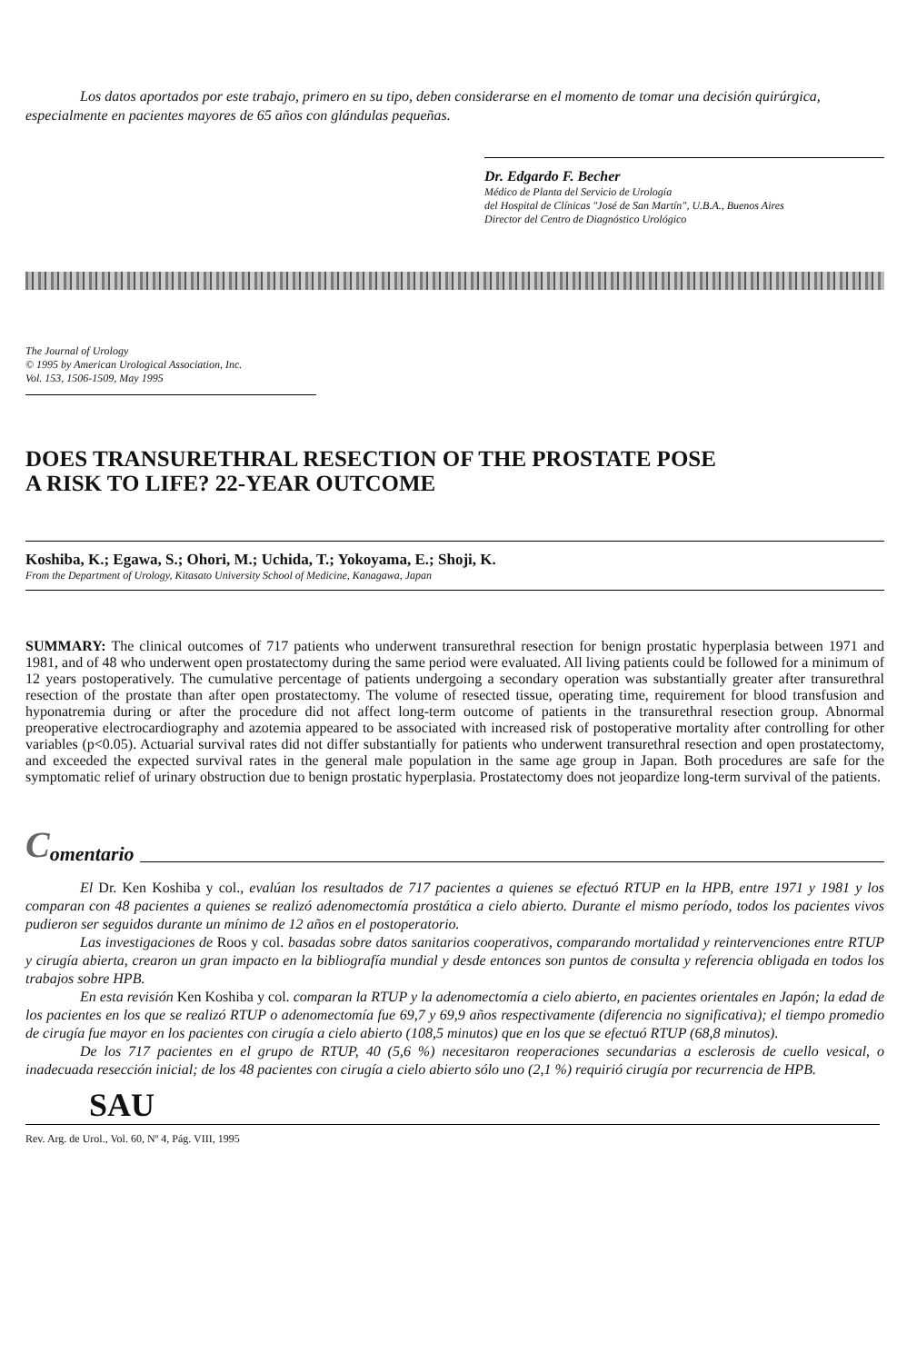Los datos aportados por este trabajo, primero en su tipo, deben considerarse en el momento de tomar una decisión quirúrgica, especialmente en pacientes mayores de 65 años con glándulas pequeñas.
Dr. Edgardo F. Becher
Médico de Planta del Servicio de Urología
del Hospital de Clínicas "José de San Martín", U.B.A., Buenos Aires
Director del Centro de Diagnóstico Urológico
The Journal of Urology
© 1995 by American Urological Association, Inc.
Vol. 153, 1506-1509, May 1995
DOES TRANSURETHRAL RESECTION OF THE PROSTATE POSE
A RISK TO LIFE? 22-YEAR OUTCOME
Koshiba, K.; Egawa, S.; Ohori, M.; Uchida, T.; Yokoyama, E.; Shoji, K.
From the Department of Urology, Kitasato University School of Medicine, Kanagawa, Japan
SUMMARY: The clinical outcomes of 717 patients who underwent transurethral resection for benign prostatic hyperplasia between 1971 and 1981, and of 48 who underwent open prostatectomy during the same period were evaluated. All living patients could be followed for a minimum of 12 years postoperatively. The cumulative percentage of patients undergoing a secondary operation was substantially greater after transurethral resection of the prostate than after open prostatectomy. The volume of resected tissue, operating time, requirement for blood transfusion and hyponatremia during or after the procedure did not affect long-term outcome of patients in the transurethral resection group. Abnormal preoperative electrocardiography and azotemia appeared to be associated with increased risk of postoperative mortality after controlling for other variables (p<0.05). Actuarial survival rates did not differ substantially for patients who underwent transurethral resection and open prostatectomy, and exceeded the expected survival rates in the general male population in the same age group in Japan. Both procedures are safe for the symptomatic relief of urinary obstruction due to benign prostatic hyperplasia. Prostatectomy does not jeopardize long-term survival of the patients.
Comentario
El Dr. Ken Koshiba y col., evalúan los resultados de 717 pacientes a quienes se efectuó RTUP en la HPB, entre 1971 y 1981 y los comparan con 48 pacientes a quienes se realizó adenomectomía prostática a cielo abierto. Durante el mismo período, todos los pacientes vivos pudieron ser seguidos durante un mínimo de 12 años en el postoperatorio.
Las investigaciones de Roos y col. basadas sobre datos sanitarios cooperativos, comparando mortalidad y reintervenciones entre RTUP y cirugía abierta, crearon un gran impacto en la bibliografía mundial y desde entonces son puntos de consulta y referencia obligada en todos los trabajos sobre HPB.
En esta revisión Ken Koshiba y col. comparan la RTUP y la adenomectomía a cielo abierto, en pacientes orientales en Japón; la edad de los pacientes en los que se realizó RTUP o adenomectomía fue 69,7 y 69,9 años respectivamente (diferencia no significativa); el tiempo promedio de cirugía fue mayor en los pacientes con cirugía a cielo abierto (108,5 minutos) que en los que se efectuó RTUP (68,8 minutos).
De los 717 pacientes en el grupo de RTUP, 40 (5,6 %) necesitaron reoperaciones secundarias a esclerosis de cuello vesical, o inadecuada resección inicial; de los 48 pacientes con cirugía a cielo abierto sólo uno (2,1 %) requirió cirugía por recurrencia de HPB.
SAU
Rev. Arg. de Urol., Vol. 60, Nº 4, Pág. VIII, 1995